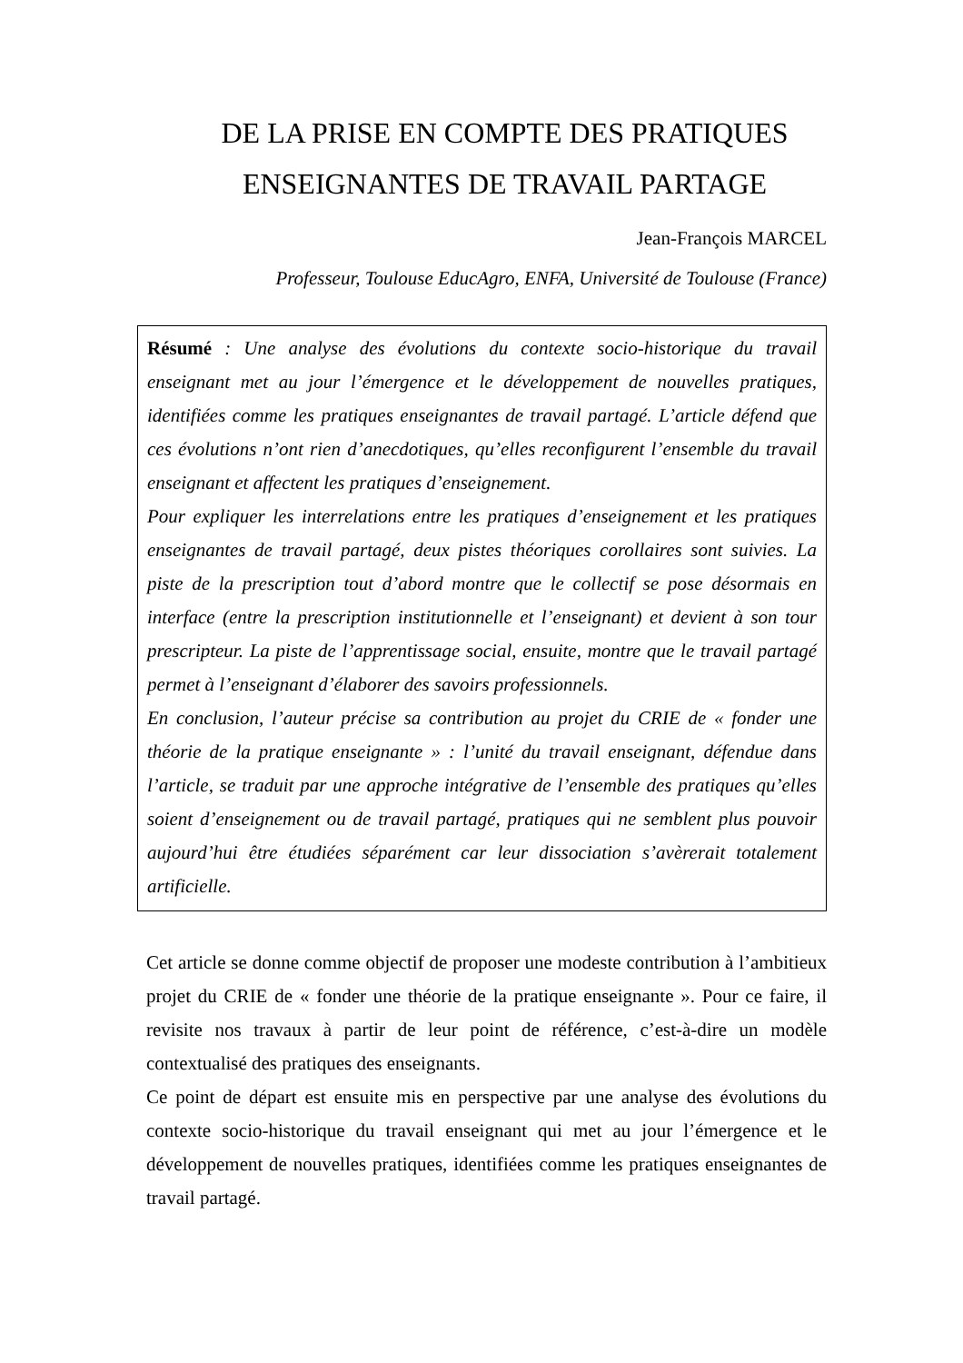DE LA PRISE EN COMPTE DES PRATIQUES ENSEIGNANTES DE TRAVAIL PARTAGE
Jean-François MARCEL
Professeur, Toulouse EducAgro, ENFA, Université de Toulouse (France)
Résumé : Une analyse des évolutions du contexte socio-historique du travail enseignant met au jour l’émergence et le développement de nouvelles pratiques, identifiées comme les pratiques enseignantes de travail partagé. L’article défend que ces évolutions n’ont rien d’anecdotiques, qu’elles reconfigurent l’ensemble du travail enseignant et affectent les pratiques d’enseignement.
Pour expliquer les interrelations entre les pratiques d’enseignement et les pratiques enseignantes de travail partagé, deux pistes théoriques corollaires sont suivies. La piste de la prescription tout d’abord montre que le collectif se pose désormais en interface (entre la prescription institutionnelle et l’enseignant) et devient à son tour prescripteur. La piste de l’apprentissage social, ensuite, montre que le travail partagé permet à l’enseignant d’élaborer des savoirs professionnels.
En conclusion, l’auteur précise sa contribution au projet du CRIE de « fonder une théorie de la pratique enseignante » : l’unité du travail enseignant, défendue dans l’article, se traduit par une approche intégrative de l’ensemble des pratiques qu’elles soient d’enseignement ou de travail partagé, pratiques qui ne semblent plus pouvoir aujourd’hui être étudiées séparément car leur dissociation s’avèrerait totalement artificielle.
Cet article se donne comme objectif de proposer une modeste contribution à l’ambitieux projet du CRIE de « fonder une théorie de la pratique enseignante ». Pour ce faire, il revisite nos travaux à partir de leur point de référence, c’est-à-dire un modèle contextualisé des pratiques des enseignants.
Ce point de départ est ensuite mis en perspective par une analyse des évolutions du contexte socio-historique du travail enseignant qui met au jour l’émergence et le développement de nouvelles pratiques, identifiées comme les pratiques enseignantes de travail partagé.